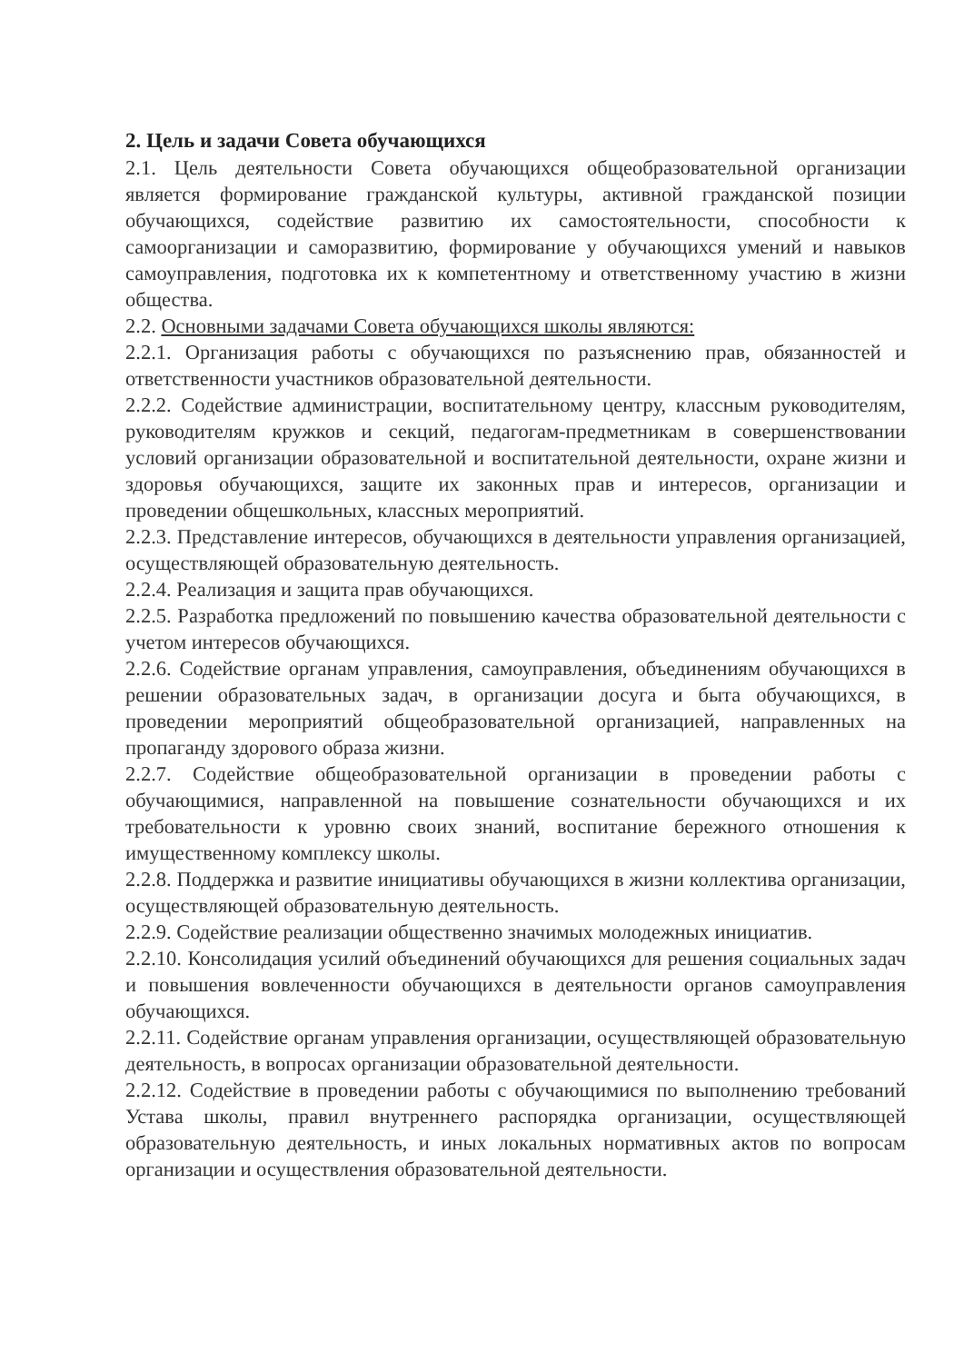2. Цель и задачи Совета обучающихся
2.1. Цель деятельности Совета обучающихся общеобразовательной организации является формирование гражданской культуры, активной гражданской позиции обучающихся, содействие развитию их самостоятельности, способности к самоорганизации и саморазвитию, формирование у обучающихся умений и навыков самоуправления, подготовка их к компетентному и ответственному участию в жизни общества.
2.2. Основными задачами Совета обучающихся школы являются:
2.2.1. Организация работы с обучающихся по разъяснению прав, обязанностей и ответственности участников образовательной деятельности.
2.2.2. Содействие администрации, воспитательному центру, классным руководителям, руководителям кружков и секций, педагогам-предметникам в совершенствовании условий организации образовательной и воспитательной деятельности, охране жизни и здоровья обучающихся, защите их законных прав и интересов, организации и проведении общешкольных, классных мероприятий.
2.2.3. Представление интересов, обучающихся в деятельности управления организацией, осуществляющей образовательную деятельность.
2.2.4. Реализация и защита прав обучающихся.
2.2.5. Разработка предложений по повышению качества образовательной деятельности с учетом интересов обучающихся.
2.2.6. Содействие органам управления, самоуправления, объединениям обучающихся в решении образовательных задач, в организации досуга и быта обучающихся, в проведении мероприятий общеобразовательной организацией, направленных на пропаганду здорового образа жизни.
2.2.7. Содействие общеобразовательной организации в проведении работы с обучающимися, направленной на повышение сознательности обучающихся и их требовательности к уровню своих знаний, воспитание бережного отношения к имущественному комплексу школы.
2.2.8. Поддержка и развитие инициативы обучающихся в жизни коллектива организации, осуществляющей образовательную деятельность.
2.2.9. Содействие реализации общественно значимых молодежных инициатив.
2.2.10. Консолидация усилий объединений обучающихся для решения социальных задач и повышения вовлеченности обучающихся в деятельности органов самоуправления обучающихся.
2.2.11. Содействие органам управления организации, осуществляющей образовательную деятельность, в вопросах организации образовательной деятельности.
2.2.12. Содействие в проведении работы с обучающимися по выполнению требований Устава школы, правил внутреннего распорядка организации, осуществляющей образовательную деятельность, и иных локальных нормативных актов по вопросам организации и осуществления образовательной деятельности.